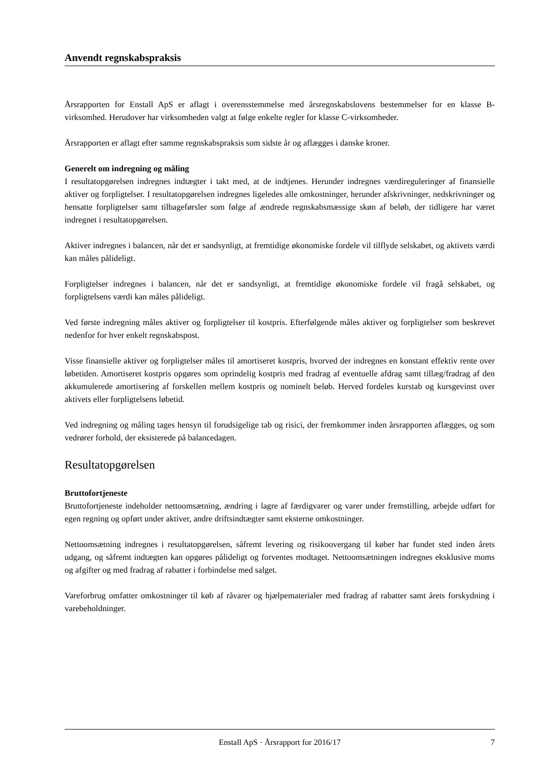Anvendt regnskabspraksis
Årsrapporten for Enstall ApS er aflagt i overensstemmelse med årsregnskabslovens bestemmelser for en klasse B-virksomhed. Herudover har virksomheden valgt at følge enkelte regler for klasse C-virksomheder.
Årsrapporten er aflagt efter samme regnskabspraksis som sidste år og aflægges i danske kroner.
Generelt om indregning og måling
I resultatopgørelsen indregnes indtægter i takt med, at de indtjenes. Herunder indregnes værdireguleringer af finansielle aktiver og forpligtelser. I resultatopgørelsen indregnes ligeledes alle omkostninger, herunder afskrivninger, nedskrivninger og hensatte forpligtelser samt tilbageførsler som følge af ændrede regnskabsmæssige skøn af beløb, der tidligere har været indregnet i resultatopgørelsen.
Aktiver indregnes i balancen, når det er sandsynligt, at fremtidige økonomiske fordele vil tilflyde selskabet, og aktivets værdi kan måles pålideligt.
Forpligtelser indregnes i balancen, når det er sandsynligt, at fremtidige økonomiske fordele vil fragå selskabet, og forpligtelsens værdi kan måles pålideligt.
Ved første indregning måles aktiver og forpligtelser til kostpris. Efterfølgende måles aktiver og forpligtelser som beskrevet nedenfor for hver enkelt regnskabspost.
Visse finansielle aktiver og forpligtelser måles til amortiseret kostpris, hvorved der indregnes en konstant effektiv rente over løbetiden. Amortiseret kostpris opgøres som oprindelig kostpris med fradrag af eventuelle afdrag samt tillæg/fradrag af den akkumulerede amortisering af forskellen mellem kostpris og nominelt beløb. Herved fordeles kurstab og kursgevinst over aktivets eller forpligtelsens løbetid.
Ved indregning og måling tages hensyn til forudsigelige tab og risici, der fremkommer inden årsrapporten aflægges, og som vedrører forhold, der eksisterede på balancedagen.
Resultatopgørelsen
Bruttofortjeneste
Bruttofortjeneste indeholder nettoomsætning, ændring i lagre af færdigvarer og varer under fremstilling, arbejde udført for egen regning og opført under aktiver, andre driftsindtægter samt eksterne omkostninger.
Nettoomsætning indregnes i resultatopgørelsen, såfremt levering og risikoovergang til køber har fundet sted inden årets udgang, og såfremt indtægten kan opgøres pålideligt og forventes modtaget. Nettoomsætningen indregnes eksklusive moms og afgifter og med fradrag af rabatter i forbindelse med salget.
Vareforbrug omfatter omkostninger til køb af råvarer og hjælpematerialer med fradrag af rabatter samt årets forskydning i varebeholdninger.
Enstall ApS · Årsrapport for 2016/17 7